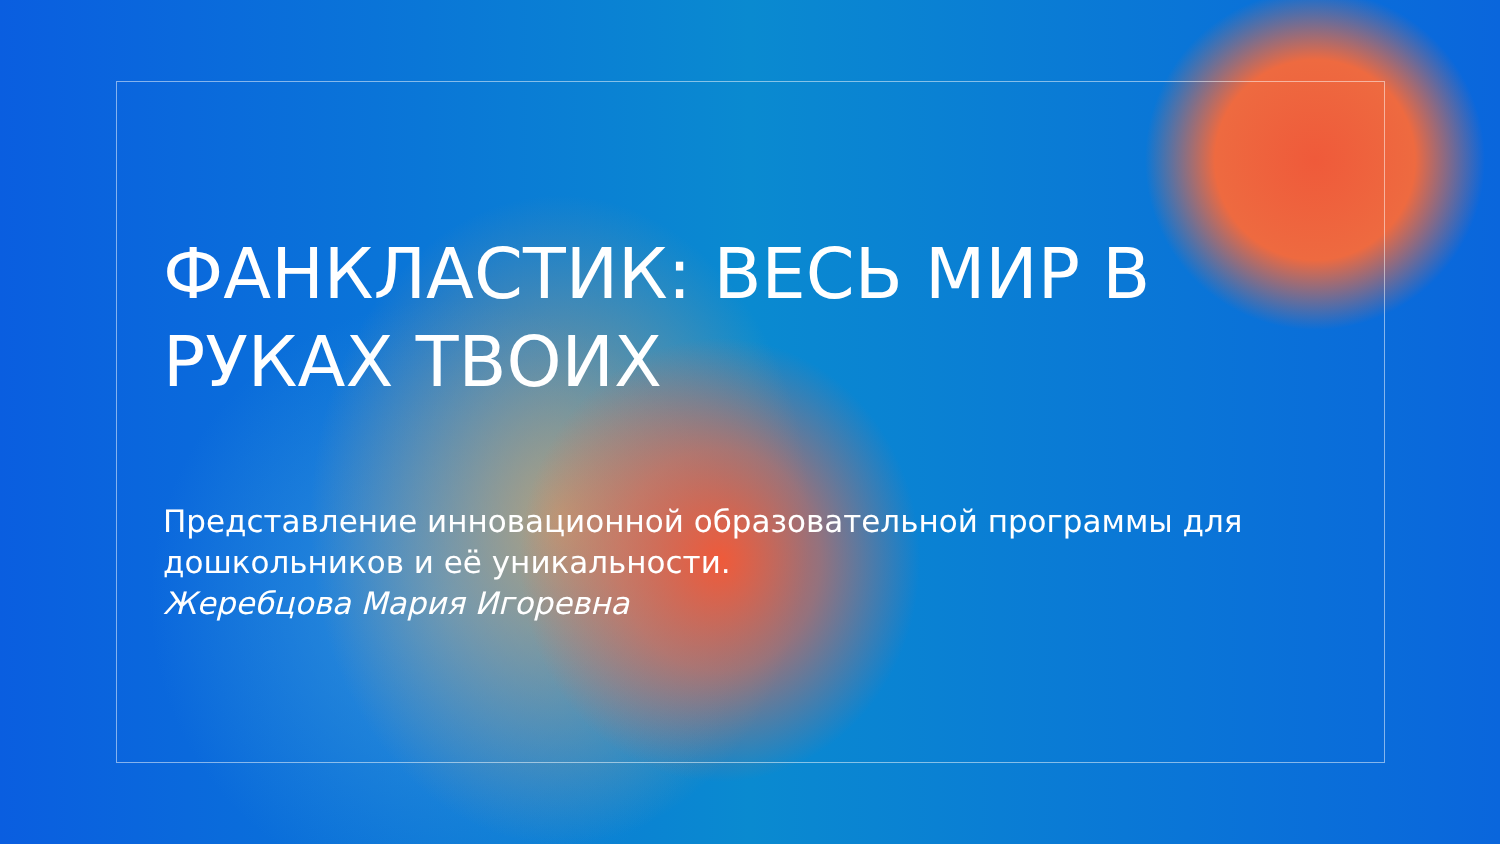ФАНКЛАСТИК: ВЕСЬ МИР В РУКАХ ТВОИХ
Представление инновационной образовательной программы для дошкольников и её уникальности.
Жеребцова Мария Игоревна